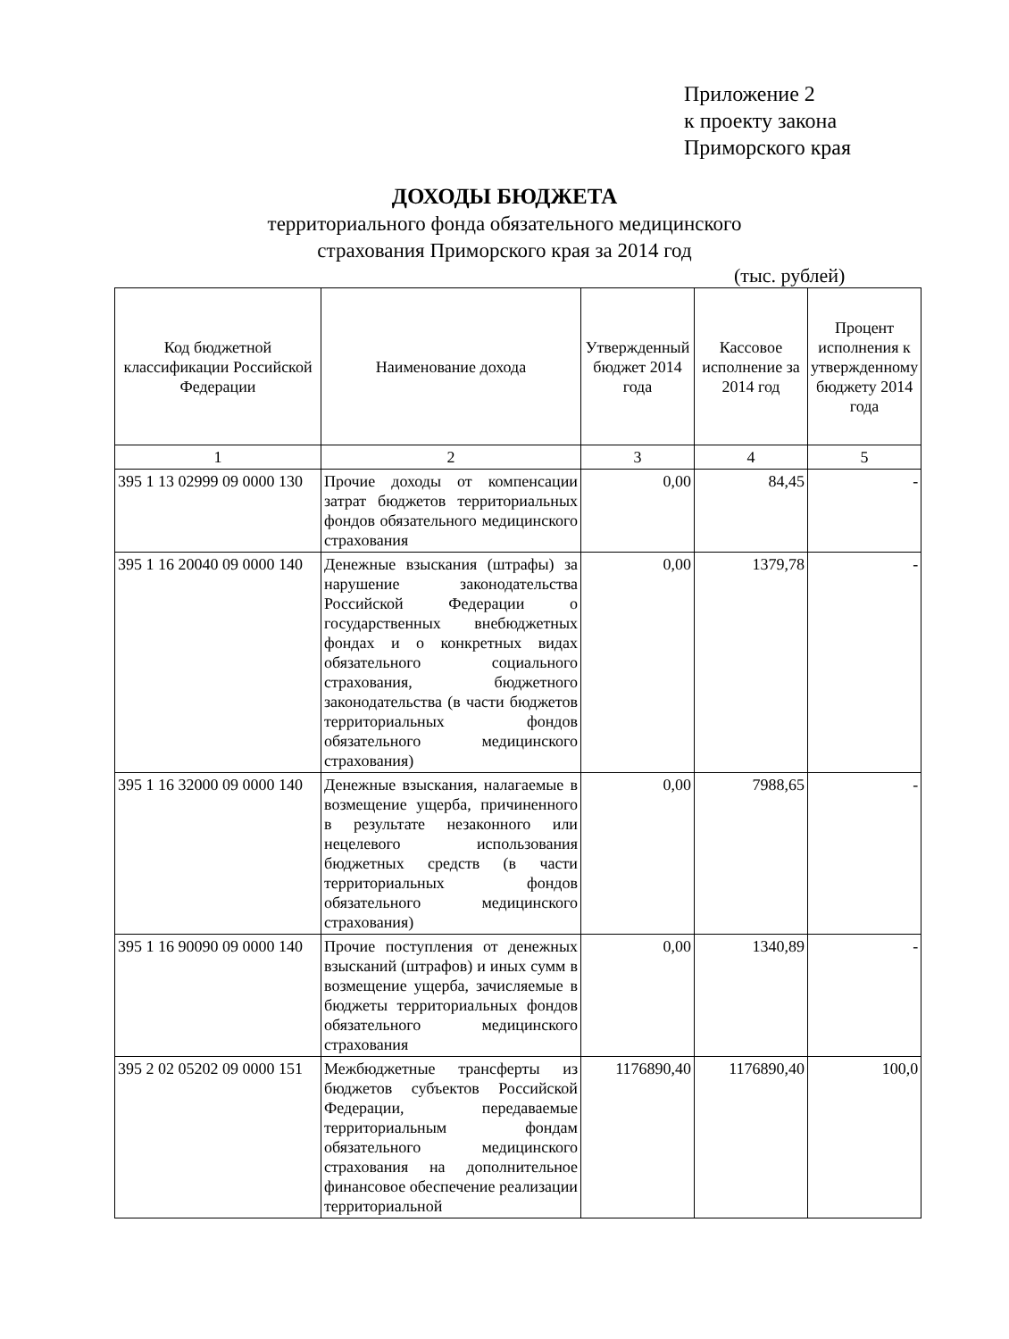Приложение 2
к проекту закона
Приморского края
ДОХОДЫ БЮДЖЕТА
территориального фонда обязательного медицинского
страхования Приморского края за 2014 год
(тыс. рублей)
| Код бюджетной классификации Российской Федерации | Наименование дохода | Утвержденный бюджет 2014 года | Кассовое исполнение за 2014 год | Процент исполнения к утвержденному бюджету 2014 года |
| --- | --- | --- | --- | --- |
| 1 | 2 | 3 | 4 | 5 |
| 395 1 13 02999 09 0000 130 | Прочие доходы от компенсации затрат бюджетов территориальных фондов обязательного медицинского страхования | 0,00 | 84,45 | - |
| 395 1 16 20040 09 0000 140 | Денежные взыскания (штрафы) за нарушение законодательства Российской Федерации о государственных внебюджетных фондах и о конкретных видах обязательного социального страхования, бюджетного законодательства (в части бюджетов территориальных фондов обязательного медицинского страхования) | 0,00 | 1379,78 | - |
| 395 1 16 32000 09 0000 140 | Денежные взыскания, налагаемые в возмещение ущерба, причиненного в результате незаконного или нецелевого использования бюджетных средств (в части территориальных фондов обязательного медицинского страхования) | 0,00 | 7988,65 | - |
| 395 1 16 90090 09 0000 140 | Прочие поступления от денежных взысканий (штрафов) и иных сумм в возмещение ущерба, зачисляемые в бюджеты территориальных фондов обязательного медицинского страхования | 0,00 | 1340,89 | - |
| 395 2 02 05202 09 0000 151 | Межбюджетные трансферты из бюджетов субъектов Российской Федерации, передаваемые территориальным фондам обязательного медицинского страхования на дополнительное финансовое обеспечение реализации территориальной | 1176890,40 | 1176890,40 | 100,0 |